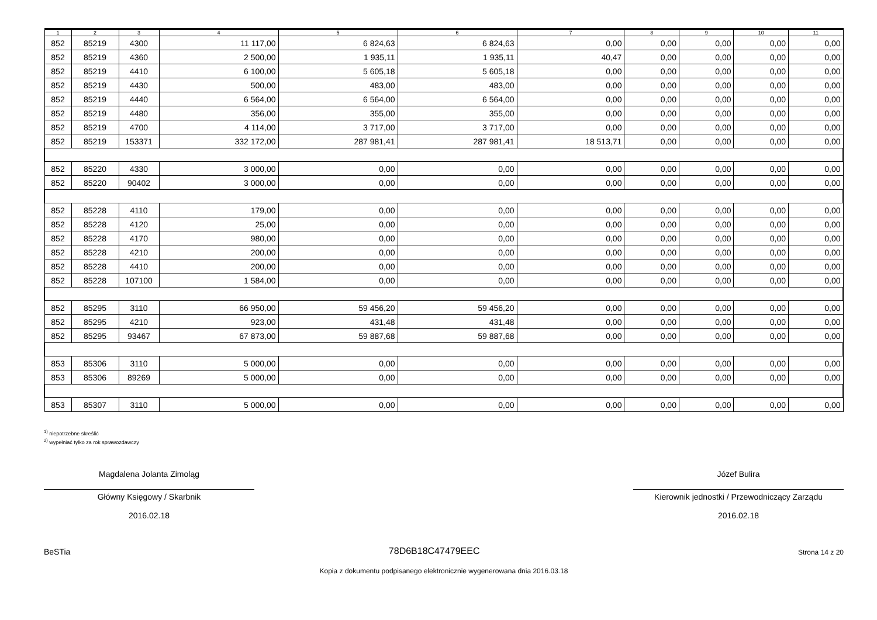| 1 | 2 | 3 | 4 | 5 | 6 | 7 | 8 | 9 | 10 | 11 |
| --- | --- | --- | --- | --- | --- | --- | --- | --- | --- | --- |
| 852 | 85219 | 4300 | 11 117,00 | 6 824,63 | 6 824,63 | 0,00 | 0,00 | 0,00 | 0,00 | 0,00 |
| 852 | 85219 | 4360 | 2 500,00 | 1 935,11 | 1 935,11 | 40,47 | 0,00 | 0,00 | 0,00 | 0,00 |
| 852 | 85219 | 4410 | 6 100,00 | 5 605,18 | 5 605,18 | 0,00 | 0,00 | 0,00 | 0,00 | 0,00 |
| 852 | 85219 | 4430 | 500,00 | 483,00 | 483,00 | 0,00 | 0,00 | 0,00 | 0,00 | 0,00 |
| 852 | 85219 | 4440 | 6 564,00 | 6 564,00 | 6 564,00 | 0,00 | 0,00 | 0,00 | 0,00 | 0,00 |
| 852 | 85219 | 4480 | 356,00 | 355,00 | 355,00 | 0,00 | 0,00 | 0,00 | 0,00 | 0,00 |
| 852 | 85219 | 4700 | 4 114,00 | 3 717,00 | 3 717,00 | 0,00 | 0,00 | 0,00 | 0,00 | 0,00 |
| 852 | 85219 | 153371 | 332 172,00 | 287 981,41 | 287 981,41 | 18 513,71 | 0,00 | 0,00 | 0,00 | 0,00 |
| 852 | 85220 | 4330 | 3 000,00 | 0,00 | 0,00 | 0,00 | 0,00 | 0,00 | 0,00 | 0,00 |
| 852 | 85220 | 90402 | 3 000,00 | 0,00 | 0,00 | 0,00 | 0,00 | 0,00 | 0,00 | 0,00 |
| 852 | 85228 | 4110 | 179,00 | 0,00 | 0,00 | 0,00 | 0,00 | 0,00 | 0,00 | 0,00 |
| 852 | 85228 | 4120 | 25,00 | 0,00 | 0,00 | 0,00 | 0,00 | 0,00 | 0,00 | 0,00 |
| 852 | 85228 | 4170 | 980,00 | 0,00 | 0,00 | 0,00 | 0,00 | 0,00 | 0,00 | 0,00 |
| 852 | 85228 | 4210 | 200,00 | 0,00 | 0,00 | 0,00 | 0,00 | 0,00 | 0,00 | 0,00 |
| 852 | 85228 | 4410 | 200,00 | 0,00 | 0,00 | 0,00 | 0,00 | 0,00 | 0,00 | 0,00 |
| 852 | 85228 | 107100 | 1 584,00 | 0,00 | 0,00 | 0,00 | 0,00 | 0,00 | 0,00 | 0,00 |
| 852 | 85295 | 3110 | 66 950,00 | 59 456,20 | 59 456,20 | 0,00 | 0,00 | 0,00 | 0,00 | 0,00 |
| 852 | 85295 | 4210 | 923,00 | 431,48 | 431,48 | 0,00 | 0,00 | 0,00 | 0,00 | 0,00 |
| 852 | 85295 | 93467 | 67 873,00 | 59 887,68 | 59 887,68 | 0,00 | 0,00 | 0,00 | 0,00 | 0,00 |
| 853 | 85306 | 3110 | 5 000,00 | 0,00 | 0,00 | 0,00 | 0,00 | 0,00 | 0,00 | 0,00 |
| 853 | 85306 | 89269 | 5 000,00 | 0,00 | 0,00 | 0,00 | 0,00 | 0,00 | 0,00 | 0,00 |
| 853 | 85307 | 3110 | 5 000,00 | 0,00 | 0,00 | 0,00 | 0,00 | 0,00 | 0,00 | 0,00 |
<sup>1)</sup> niepotrzebne skreślić
<sup>2)</sup> wypełniać tylko za rok sprawozdawczy
Magdalena Jolanta Zimoląg
Główny Księgowy / Skarbnik
2016.02.18
Józef Bulira
Kierownik jednostki / Przewodniczący Zarządu
2016.02.18
BeSTia 78D6B18C47479EEC Strona 14 z 20
Kopia z dokumentu podpisanego elektronicznie wygenerowana dnia 2016.03.18